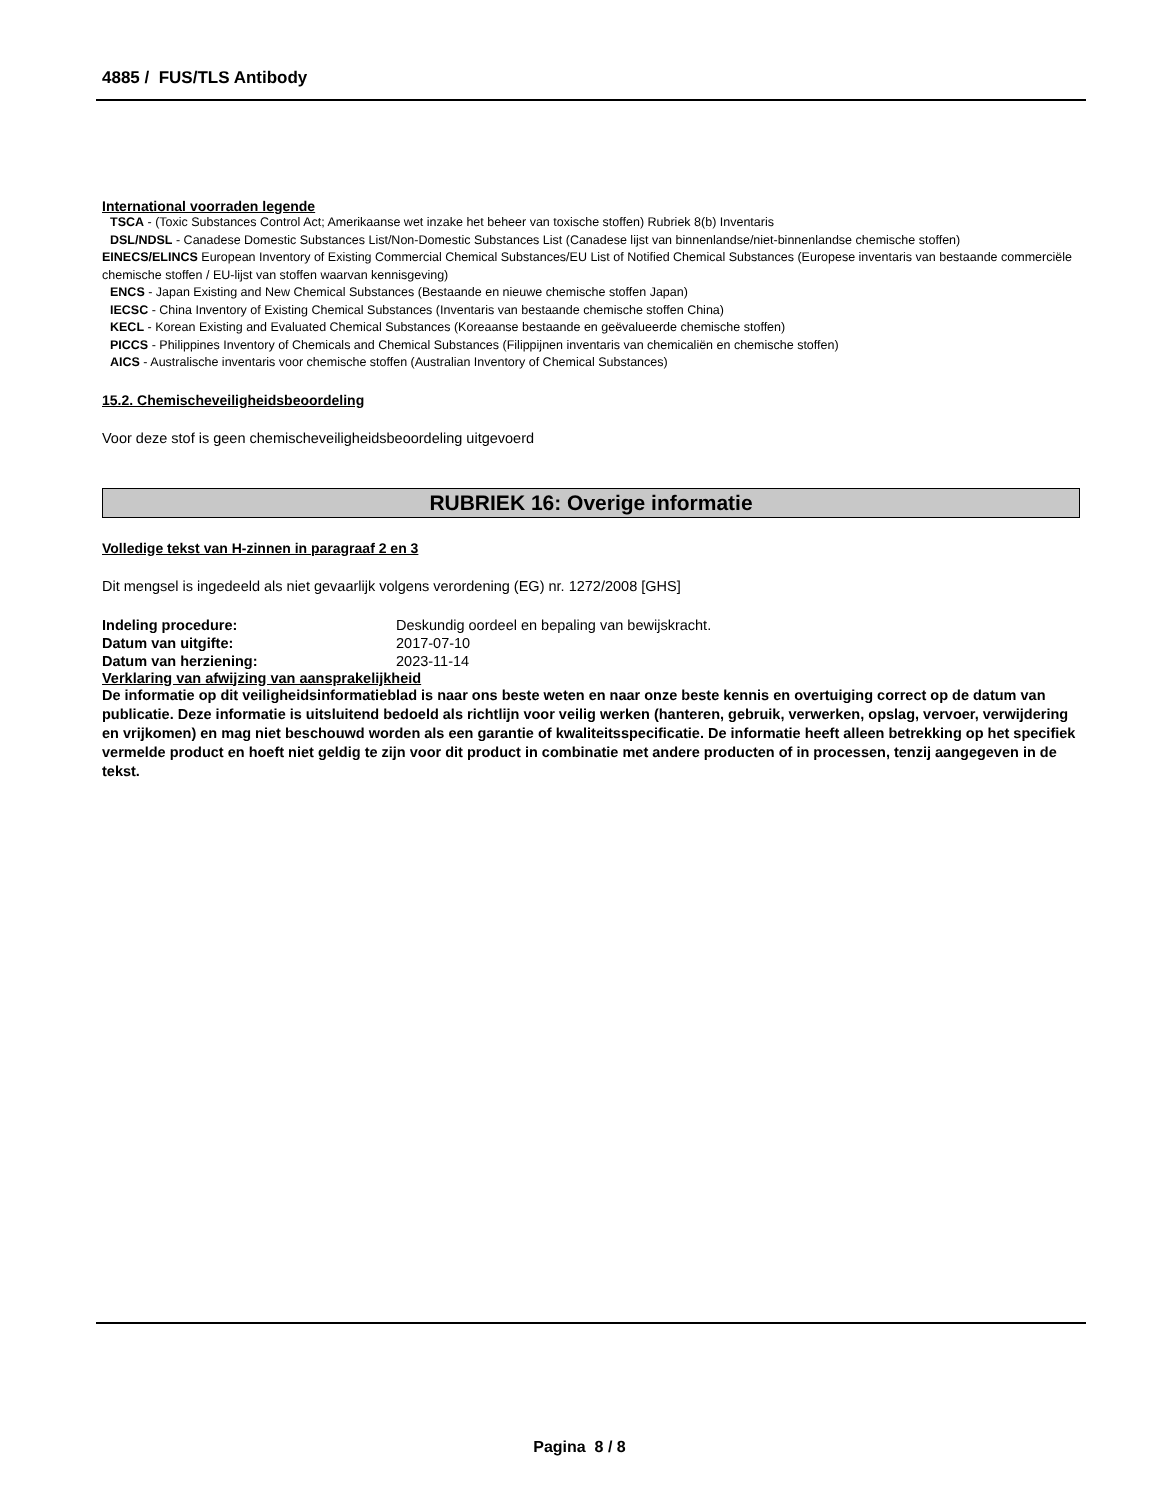4885 / FUS/TLS Antibody
International voorraden legende
TSCA - (Toxic Substances Control Act; Amerikaanse wet inzake het beheer van toxische stoffen) Rubriek 8(b) Inventaris
DSL/NDSL - Canadese Domestic Substances List/Non-Domestic Substances List (Canadese lijst van binnenlandse/niet-binnenlandse chemische stoffen)
EINECS/ELINCS European Inventory of Existing Commercial Chemical Substances/EU List of Notified Chemical Substances (Europese inventaris van bestaande commerciële chemische stoffen / EU-lijst van stoffen waarvan kennisgeving)
ENCS - Japan Existing and New Chemical Substances (Bestaande en nieuwe chemische stoffen Japan)
IECSC - China Inventory of Existing Chemical Substances (Inventaris van bestaande chemische stoffen China)
KECL - Korean Existing and Evaluated Chemical Substances (Koreaanse bestaande en geëvalueerde chemische stoffen)
PICCS - Philippines Inventory of Chemicals and Chemical Substances (Filippijnen inventaris van chemicaliën en chemische stoffen)
AICS - Australische inventaris voor chemische stoffen (Australian Inventory of Chemical Substances)
15.2. Chemischeveiligheidsbeoordeling
Voor deze stof is geen chemischeveiligheidsbeoordeling uitgevoerd
RUBRIEK 16: Overige informatie
Volledige tekst van H-zinnen in paragraaf 2 en 3
Dit mengsel is ingedeeld als niet gevaarlijk volgens verordening (EG) nr. 1272/2008 [GHS]
| Indeling procedure: | Deskundig oordeel en bepaling van bewijskracht. |
| Datum van uitgifte: | 2017-07-10 |
| Datum van herziening: | 2023-11-14 |
Verklaring van afwijzing van aansprakelijkheid
De informatie op dit veiligheidsinformatieblad is naar ons beste weten en naar onze beste kennis en overtuiging correct op de datum van publicatie. Deze informatie is uitsluitend bedoeld als richtlijn voor veilig werken (hanteren, gebruik, verwerken, opslag, vervoer, verwijdering en vrijkomen) en mag niet beschouwd worden als een garantie of kwaliteitsspecificatie. De informatie heeft alleen betrekking op het specifiek vermelde product en hoeft niet geldig te zijn voor dit product in combinatie met andere producten of in processen, tenzij aangegeven in de tekst.
Pagina 8 / 8